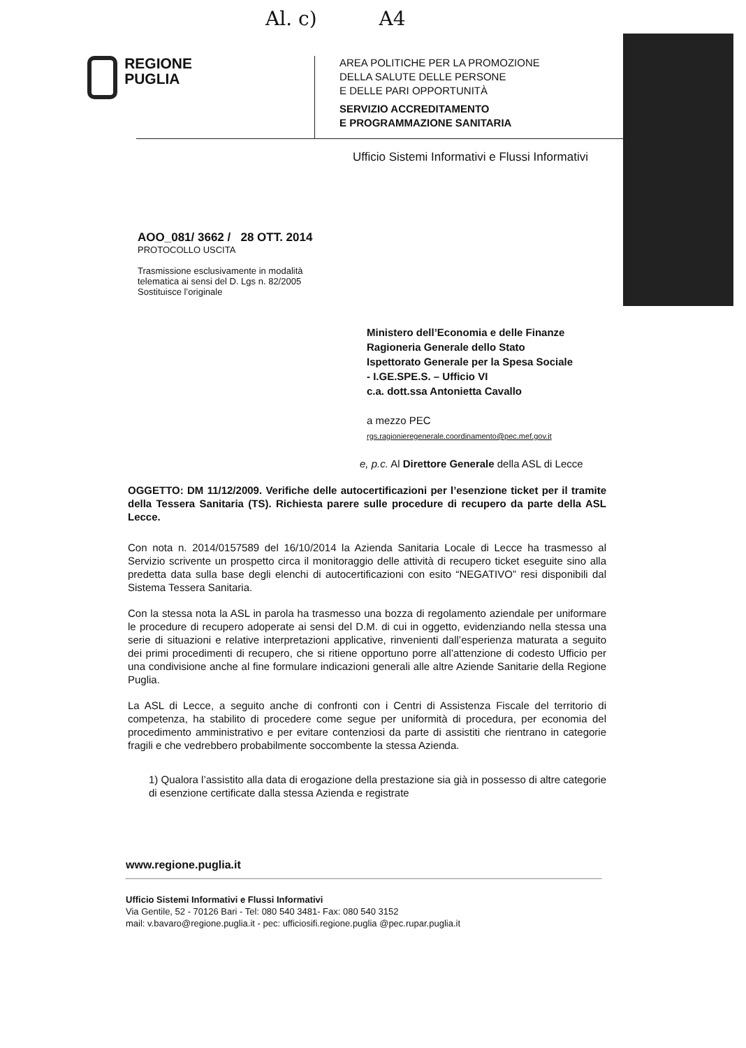Al. c) A4
REGIONE
PUGLIA
AREA POLITICHE PER LA PROMOZIONE
DELLA SALUTE DELLE PERSONE
E DELLE PARI OPPORTUNITÀ
SERVIZIO ACCREDITAMENTO
E PROGRAMMAZIONE SANITARIA
Ufficio Sistemi Informativi e Flussi Informativi
AOO_081/ 3662 / 28 OTT. 2014
PROTOCOLLO USCITA
Trasmissione esclusivamente in modalità
telematica ai sensi del D. Lgs n. 82/2005
Sostituisce l’originale
Ministero dell’Economia e delle Finanze
Ragioneria Generale dello Stato
Ispettorato Generale per la Spesa Sociale
- I.GE.SPE.S. – Ufficio VI
c.a. dott.ssa Antonietta Cavallo
a mezzo PEC
rgs.ragioniere­generale.coordinamento@pec.mef.gov.it
e, p.c. Al Direttore Generale della ASL di Lecce
OGGETTO: DM 11/12/2009. Verifiche delle autocertificazioni per l’esenzione ticket per il tramite della Tessera Sanitaria (TS). Richiesta parere sulle procedure di recupero da parte della ASL Lecce.
Con nota n. 2014/0157589 del 16/10/2014 la Azienda Sanitaria Locale di Lecce ha trasmesso al Servizio scrivente un prospetto circa il monitoraggio delle attività di recupero ticket eseguite sino alla predetta data sulla base degli elenchi di autocertificazioni con esito “NEGATIVO” resi disponibili dal Sistema Tessera Sanitaria.
Con la stessa nota la ASL in parola ha trasmesso una bozza di regolamento aziendale per uniformare le procedure di recupero adoperate ai sensi del D.M. di cui in oggetto, evidenziando nella stessa una serie di situazioni e relative interpretazioni applicative, rinvenienti dall’esperienza maturata a seguito dei primi procedimenti di recupero, che si ritiene opportuno porre all’attenzione di codesto Ufficio per una condivisione anche al fine formulare indicazioni generali alle altre Aziende Sanitarie della Regione Puglia.
La ASL di Lecce, a seguito anche di confronti con i Centri di Assistenza Fiscale del territorio di competenza, ha stabilito di procedere come segue per uniformità di procedura, per economia del procedimento amministrativo e per evitare contenziosi da parte di assistiti che rientrano in categorie fragili e che vedrebbero probabilmente soccombente la stessa Azienda.
1) Qualora l’assistito alla data di erogazione della prestazione sia già in possesso di altre categorie di esenzione certificate dalla stessa Azienda e registrate
www.regione.puglia.it
Ufficio Sistemi Informativi e Flussi Informativi
Via Gentile, 52 - 70126 Bari - Tel: 080 540 3481- Fax: 080 540 3152
mail: v.bavaro@regione.puglia.it - pec: ufficiosifi.regione.puglia @pec.rupar.puglia.it